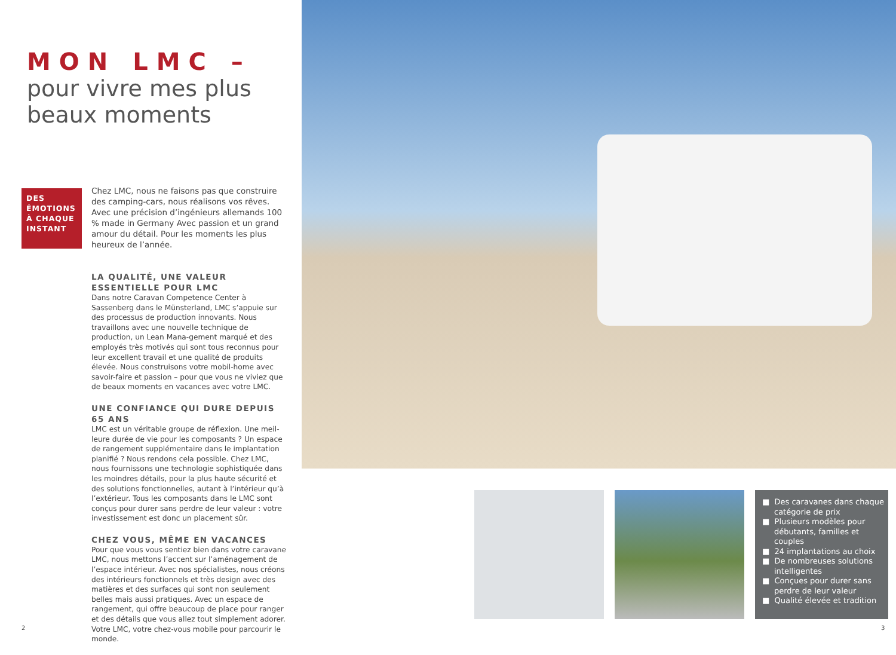MON LMC –
pour vivre mes plus
beaux moments
DES ÉMOTIONS À CHAQUE INSTANT
Chez LMC, nous ne faisons pas que construire des camping-cars, nous réalisons vos rêves. Avec une précision d’ingénieurs allemands 100 % made in Germany Avec passion et un grand amour du détail. Pour les moments les plus heureux de l’année.
LA QUALITÉ, UNE VALEUR ESSENTIELLE POUR LMC
Dans notre Caravan Competence Center à Sassenberg dans le Münsterland, LMC s’appuie sur des processus de production innovants. Nous travaillons avec une nouvelle technique de production, un Lean Mana-gement marqué et des employés très motivés qui sont tous reconnus pour leur excellent travail et une qualité de produits élevée. Nous construisons votre mobil-home avec savoir-faire et passion – pour que vous ne viviez que de beaux moments en vacances avec votre LMC.
UNE CONFIANCE QUI DURE DEPUIS 65 ANS
LMC est un véritable groupe de réflexion. Une meil-leure durée de vie pour les composants ? Un espace de rangement supplémentaire dans le implantation planifié ? Nous rendons cela possible. Chez LMC, nous fournissons une technologie sophistiquée dans les moindres détails, pour la plus haute sécurité et des solutions fonctionnelles, autant à l’intérieur qu’à l’extérieur. Tous les composants dans le LMC sont conçus pour durer sans perdre de leur valeur : votre investissement est donc un placement sûr.
CHEZ VOUS, MÊME EN VACANCES
Pour que vous vous sentiez bien dans votre caravane LMC, nous mettons l’accent sur l’aménagement de l’espace intérieur. Avec nos spécialistes, nous créons des intérieurs fonctionnels et très design avec des matières et des surfaces qui sont non seulement belles mais aussi pratiques. Avec un espace de rangement, qui offre beaucoup de place pour ranger et des détails que vous allez tout simplement adorer. Votre LMC, votre chez-vous mobile pour parcourir le monde.
2
■ Des caravanes dans chaque catégorie de prix
■ Plusieurs modèles pour débutants, familles et couples
■ 24 implantations au choix
■ De nombreuses solutions intelligentes
■ Conçues pour durer sans perdre de leur valeur
■ Qualité élevée et tradition
3